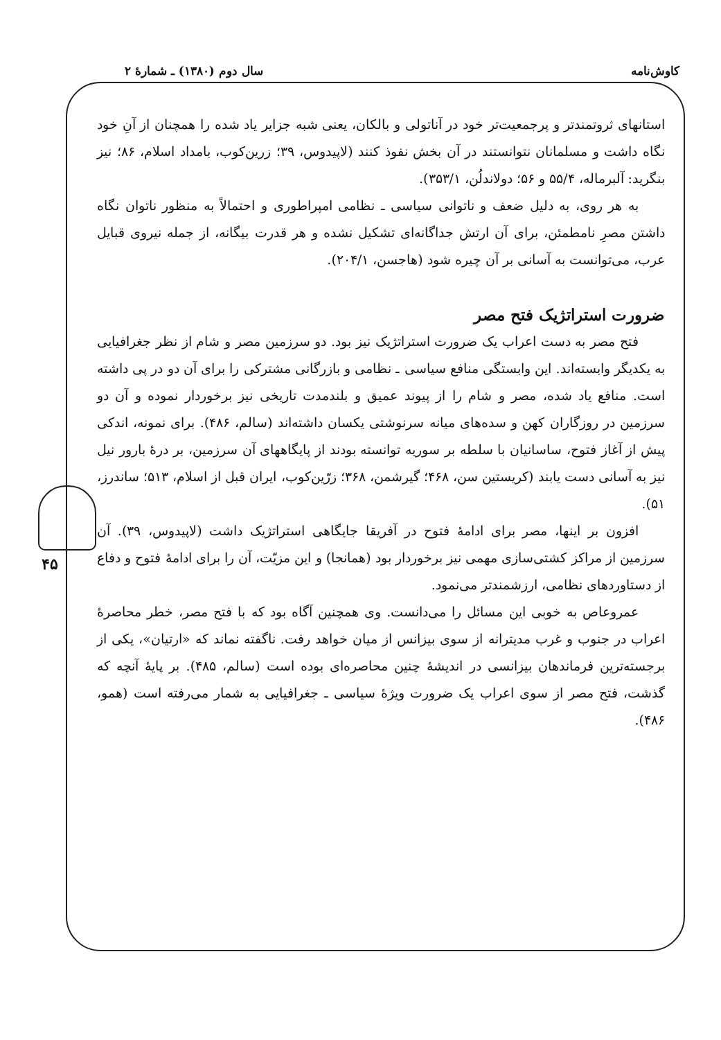کاوش‌نامه سال دوم (۱۳۸۰) ـ شمارهٔ ۲
۴۵
استانهای ثروتمندتر و پرجمعیت‌تر خود در آناتولی و بالکان، یعنی شبه جزایر یاد شده را همچنان از آنِ خود نگاه داشت و مسلمانان نتوانستند در آن بخش نفوذ کنند (لاپیدوس، ۳۹؛ زرین‌کوب، بامداد اسلام، ۸۶؛ نیز بنگرید: آلبرماله، ۵۵/۴ و ۵۶؛ دولاندلُن، ۳۵۳/۱).
به هر روی، به دلیل ضعف و ناتوانی سیاسی ـ نظامی امپراطوری و احتمالاً به منظور ناتوان نگاه داشتن مصرِ نامطمئن، برای آن ارتش جداگانه‌ای تشکیل نشده و هر قدرت بیگانه، از جمله نیروی قبایل عرب، می‌توانست به آسانی بر آن چیره شود (هاجسن، ۲۰۴/۱).
ضرورت استراتژیک فتح مصر
فتح مصر به دست اعراب یک ضرورت استراتژیک نیز بود. دو سرزمین مصر و شام از نظر جغرافیایی به یکدیگر وابسته‌اند. این وابستگی منافع سیاسی ـ نظامی و بازرگانی مشترکی را برای آن دو در پی داشته است. منافع یاد شده، مصر و شام را از پیوند عمیق و بلندمدت تاریخی نیز برخوردار نموده و آن دو سرزمین در روزگاران کهن و سده‌های میانه سرنوشتی یکسان داشته‌اند (سالم، ۴۸۶). برای نمونه، اندکی پیش از آغاز فتوح، ساسانیان با سلطه بر سوریه توانسته بودند از پایگاههای آن سرزمین، بر درهٔ بارور نیل نیز به آسانی دست یابند (کریستین سن، ۴۶۸؛ گیرشمن، ۳۶۸؛ زرّین‌کوب، ایران قبل از اسلام، ۵۱۳؛ ساندرز، ۵۱).
افزون بر اینها، مصر برای ادامهٔ فتوح در آفریقا جایگاهی استراتژیک داشت (لاپیدوس، ۳۹). آن سرزمین از مراکز کشتی‌سازی مهمی نیز برخوردار بود (همانجا) و این مزیّت، آن را برای ادامهٔ فتوح و دفاع از دستاوردهای نظامی، ارزشمندتر می‌نمود.
عمروعاص به خوبی این مسائل را می‌دانست. وی همچنین آگاه بود که با فتح مصر، خطر محاصرهٔ اعراب در جنوب و غرب مدیترانه از سوی بیزانس از میان خواهد رفت. ناگفته نماند که «ارتیان»، یکی از برجسته‌ترین فرماندهان بیزانسی در اندیشهٔ چنین محاصره‌ای بوده است (سالم، ۴۸۵). بر پایهٔ آنچه که گذشت، فتح مصر از سوی اعراب یک ضرورت ویژهٔ سیاسی ـ جغرافیایی به شمار می‌رفته است (همو، ۴۸۶).